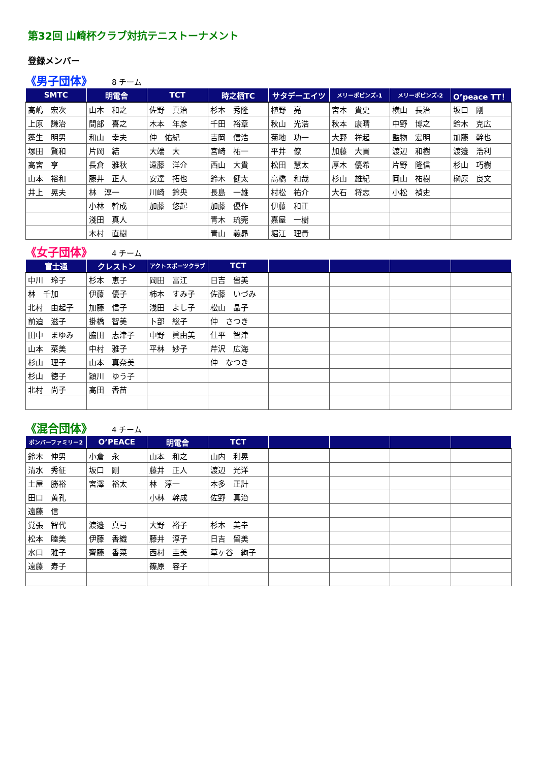第32回 山崎杯クラブ対抗テニストーナメント
登録メンバー
《男子団体》 8 チーム
| SMTC | 明電舎 | TCT | 時之栖TC | サタデーエイツ | メリーポピンズ-1 | メリーポピンズ-2 | O’peace TT！ |
| --- | --- | --- | --- | --- | --- | --- | --- |
| 高嶋 宏次 | 山本 和之 | 佐野 真治 | 杉本 秀隆 | 植野 亮 | 宮本 貴史 | 横山 長治 | 坂口 剛 |
| 上原 謙治 | 間部 喜之 | 木本 年彦 | 千田 裕章 | 秋山 光浩 | 秋本 康晴 | 中野 博之 | 鈴木 克広 |
| 蓬生 明男 | 和山 幸夫 | 仲 佑紀 | 吉岡 信浩 | 菊地 功一 | 大野 祥起 | 監物 宏明 | 加藤 幹也 |
| 塚田 賢和 | 片岡 結 | 大端 大 | 宮崎 祐一 | 平井 僚 | 加藤 大貴 | 渡辺 和樹 | 渡邉 浩利 |
| 高宮 亨 | 長倉 雅秋 | 遠藤 洋介 | 西山 大貴 | 松田 慧太 | 厚木 優希 | 片野 隆信 | 杉山 巧樹 |
| 山本 裕和 | 藤井 正人 | 安達 拓也 | 鈴木 健太 | 高橋 和哉 | 杉山 雄紀 | 岡山 祐樹 | 榊原 良文 |
| 井上 晃夫 | 林 淳一 | 川崎 鈴央 | 長島 一雄 | 村松 祐介 | 大石 将志 | 小松 禎史 | |
| | 小林 幹成 | 加藤 悠起 | 加藤 優作 | 伊藤 和正 | | | |
| | 淺田 真人 | | 青木 琉莞 | 嘉屋 一樹 | | | |
| | 木村 直樹 | | 青山 義昴 | 堀江 理貴 | | | |
《女子団体》 4 チーム
| 富士通 | クレストン | アクトスポーツクラブ | TCT | | | | |
| --- | --- | --- | --- | --- | --- | --- | --- |
| 中川 玲子 | 杉本 恵子 | 岡田 富江 | 日吉 留美 | | | | |
| 林 千加 | 伊藤 優子 | 柿本 すみ子 | 佐藤 いづみ | | | | |
| 北村 由起子 | 加藤 信子 | 浅田 よし子 | 松山 晶子 | | | | |
| 前迫 滋子 | 掛橋 智美 | 卜部 総子 | 仲 さつき | | | | |
| 田中 まゆみ | 脇田 志津子 | 中野 眞由美 | 仕平 智津 | | | | |
| 山本 菜美 | 中村 雅子 | 平林 妙子 | 芹沢 広海 | | | | |
| 杉山 理子 | 山本 真奈美 | | 仲 なつき | | | | |
| 杉山 徳子 | 穎川 ゆう子 | | | | | | |
| 北村 尚子 | 高田 香苗 | | | | | | |
《混合団体》 4 チーム
| ボンバーファミリー2 | O’PEACE | 明電舎 | TCT | | | | |
| --- | --- | --- | --- | --- | --- | --- | --- |
| 鈴木 伸男 | 小倉 永 | 山本 和之 | 山内 利晃 | | | | |
| 清水 秀征 | 坂口 剛 | 藤井 正人 | 渡辺 光洋 | | | | |
| 土屋 勝裕 | 宮澤 裕太 | 林 淳一 | 本多 正計 | | | | |
| 田口 黄孔 | | 小林 幹成 | 佐野 真治 | | | | |
| 遠藤 信 | | | | | | | |
| 覚張 智代 | 渡邉 真弓 | 大野 裕子 | 杉本 美幸 | | | | |
| 松本 睦美 | 伊藤 香織 | 藤井 淳子 | 日吉 留美 | | | | |
| 水口 雅子 | 齊藤 香菜 | 西村 圭美 | 草ヶ谷 絢子 | | | | |
| 遠藤 寿子 | | 篠原 容子 | | | | | |